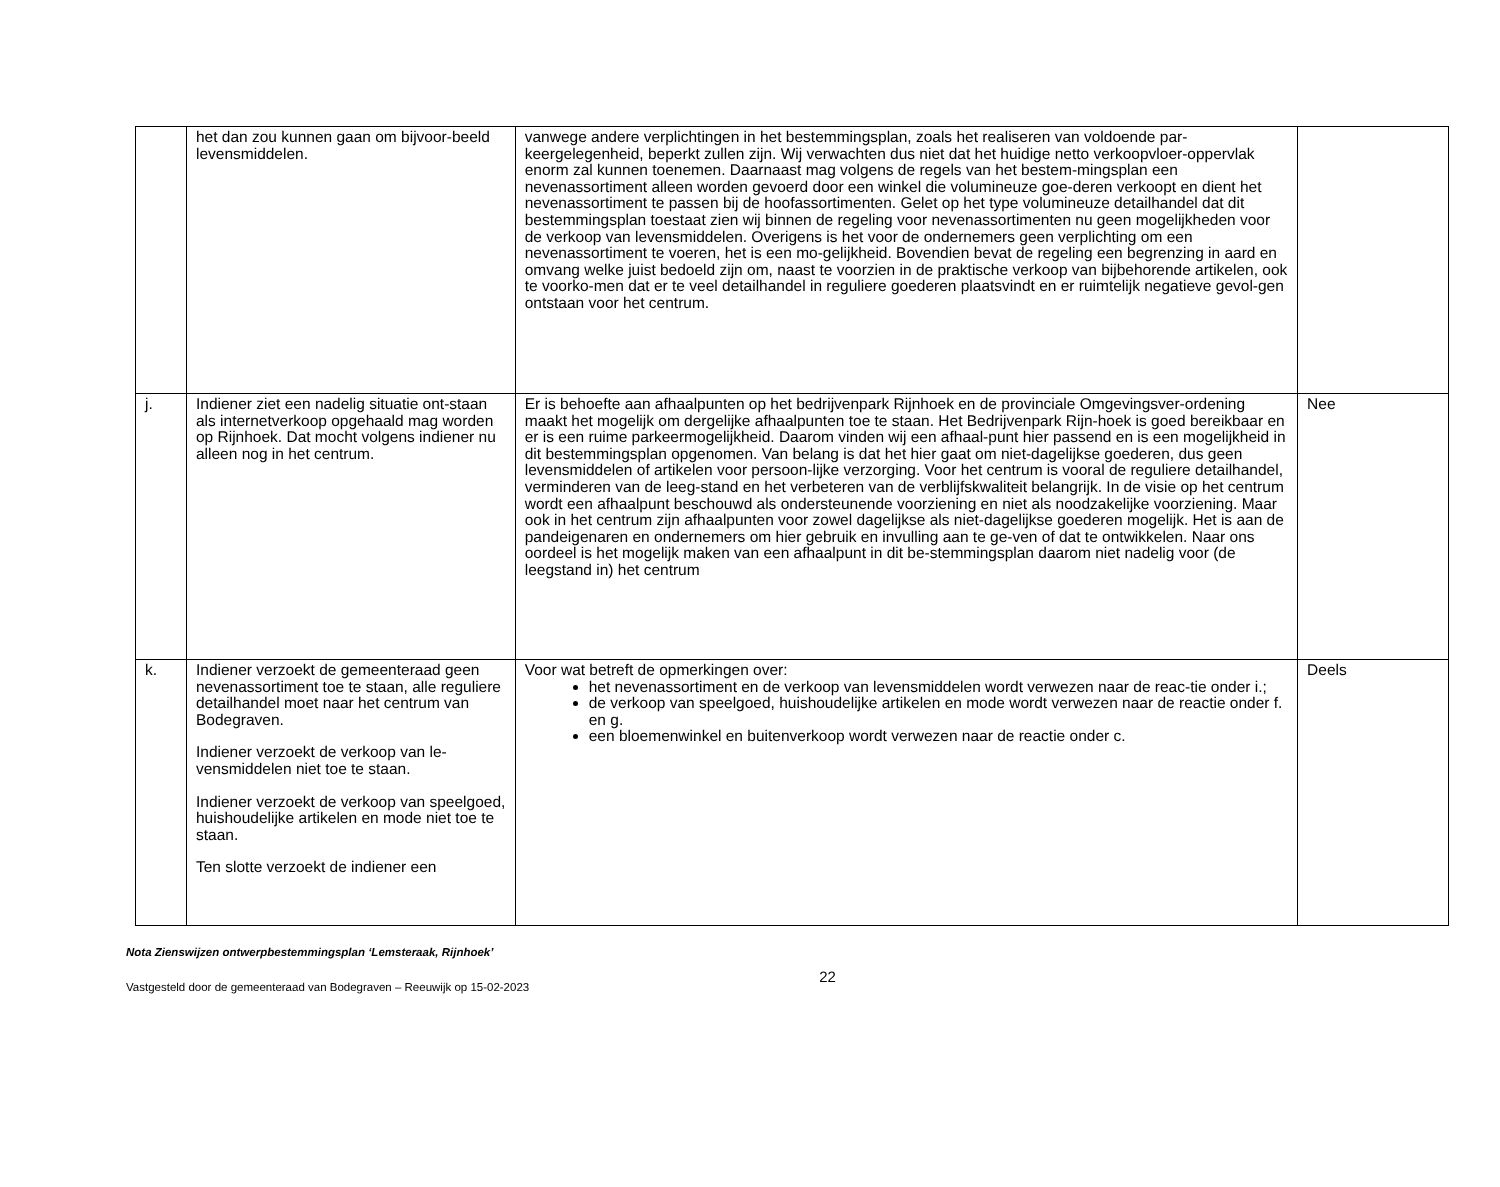| | het dan zou kunnen gaan om bijvoor-beeld levensmiddelen. | vanwege andere verplichtingen in het bestemmingsplan, zoals het realiseren van voldoende par-keergelegenheid, beperkt zullen zijn. Wij verwachten dus niet dat het huidige netto verkoopvloer-oppervlak enorm zal kunnen toenemen. Daarnaast mag volgens de regels van het bestem-mingsplan een nevenassortiment alleen worden gevoerd door een winkel die volumineuze goe-deren verkoopt en dient het nevenassortiment te passen bij de hoofassortimenten. Gelet op het type volumineuze detailhandel dat dit bestemmingsplan toestaat zien wij binnen de regeling voor nevenassortimenten nu geen mogelijkheden voor de verkoop van levensmiddelen. Overigens is het voor de ondernemers geen verplichting om een nevenassortiment te voeren, het is een mo-gelijkheid. Bovendien bevat de regeling een begrenzing in aard en omvang welke juist bedoeld zijn om, naast te voorzien in de praktische verkoop van bijbehorende artikelen, ook te voorko-men dat er te veel detailhandel in reguliere goederen plaatsvindt en er ruimtelijk negatieve gevol-gen ontstaan voor het centrum. | |
| j. | Indiener ziet een nadelig situatie ont-staan als internetverkoop opgehaald mag worden op Rijnhoek. Dat mocht volgens indiener nu alleen nog in het centrum. | Er is behoefte aan afhaalpunten op het bedrijvenpark Rijnhoek en de provinciale Omgevingsver-ordening maakt het mogelijk om dergelijke afhaalpunten toe te staan. Het Bedrijvenpark Rijn-hoek is goed bereikbaar en er is een ruime parkeermogelijkheid. Daarom vinden wij een afhaal-punt hier passend en is een mogelijkheid in dit bestemmingsplan opgenomen. Van belang is dat het hier gaat om niet-dagelijkse goederen, dus geen levensmiddelen of artikelen voor persoon-lijke verzorging. Voor het centrum is vooral de reguliere detailhandel, verminderen van de leeg-stand en het verbeteren van de verblijfskwaliteit belangrijk. In de visie op het centrum wordt een afhaalpunt beschouwd als ondersteunende voorziening en niet als noodzakelijke voorziening. Maar ook in het centrum zijn afhaalpunten voor zowel dagelijkse als niet-dagelijkse goederen mogelijk. Het is aan de pandeigenaren en ondernemers om hier gebruik en invulling aan te ge-ven of dat te ontwikkelen. Naar ons oordeel is het mogelijk maken van een afhaalpunt in dit be-stemmingsplan daarom niet nadelig voor (de leegstand in) het centrum | Nee |
| k. | Indiener verzoekt de gemeenteraad geen nevenassortiment toe te staan, alle reguliere detailhandel moet naar het centrum van Bodegraven. Indiener verzoekt de verkoop van le-vensmiddelen niet toe te staan. Indiener verzoekt de verkoop van speelgoed, huishoudelijke artikelen en mode niet toe te staan. Ten slotte verzoekt de indiener een | Voor wat betreft de opmerkingen over: het nevenassortiment en de verkoop van levensmiddelen wordt verwezen naar de reac-tie onder i.; de verkoop van speelgoed, huishoudelijke artikelen en mode wordt verwezen naar de reactie onder f. en g. een bloemenwinkel en buitenverkoop wordt verwezen naar de reactie onder c. | Deels |
Nota Zienswijzen ontwerpbestemmingsplan ‘Lemsteraak, Rijnhoek’
Vastgesteld door de gemeenteraad van Bodegraven – Reeuwijk op 15-02-2023
22